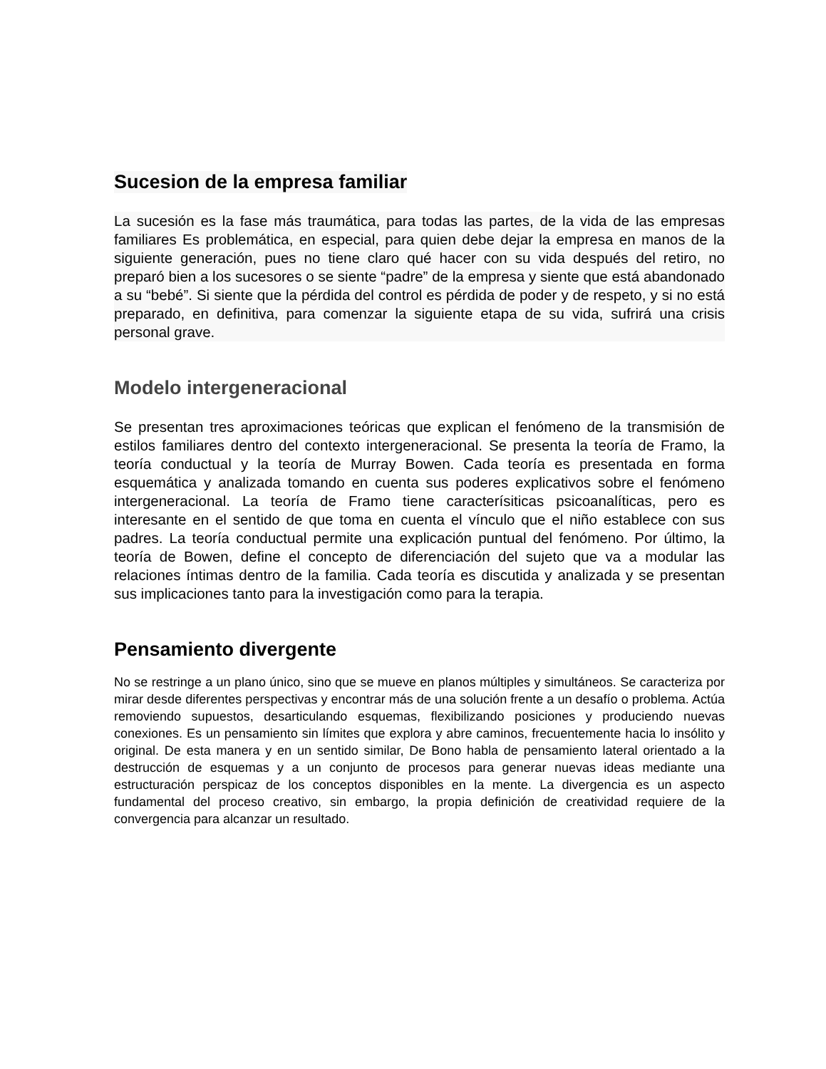Sucesion de la empresa familiar
La sucesión es la fase más traumática, para todas las partes, de la vida de las empresas familiares Es problemática, en especial, para quien debe dejar la empresa en manos de la siguiente generación, pues no tiene claro qué hacer con su vida después del retiro, no preparó bien a los sucesores o se siente “padre” de la empresa y siente que está abandonado a su “bebé”. Si siente que la pérdida del control es pérdida de poder y de respeto, y si no está preparado, en definitiva, para comenzar la siguiente etapa de su vida, sufrirá una crisis personal grave.
Modelo intergeneracional
Se presentan tres aproximaciones teóricas que explican el fenómeno de la transmisión de estilos familiares dentro del contexto intergeneracional. Se presenta la teoría de Framo, la teoría conductual y la teoría de Murray Bowen. Cada teoría es presentada en forma esquemática y analizada tomando en cuenta sus poderes explicativos sobre el fenómeno intergeneracional. La teoría de Framo tiene caracterísiticas psicoanalíticas, pero es interesante en el sentido de que toma en cuenta el vínculo que el niño establece con sus padres. La teoría conductual permite una explicación puntual del fenómeno. Por último, la teoría de Bowen, define el concepto de diferenciación del sujeto que va a modular las relaciones íntimas dentro de la familia. Cada teoría es discutida y analizada y se presentan sus implicaciones tanto para la investigación como para la terapia.
Pensamiento divergente
No se restringe a un plano único, sino que se mueve en planos múltiples y simultáneos. Se caracteriza por mirar desde diferentes perspectivas y encontrar más de una solución frente a un desafío o problema. Actúa removiendo supuestos, desarticulando esquemas, flexibilizando posiciones y produciendo nuevas conexiones. Es un pensamiento sin límites que explora y abre caminos, frecuentemente hacia lo insólito y original. De esta manera y en un sentido similar, De Bono habla de pensamiento lateral orientado a la destrucción de esquemas y a un conjunto de procesos para generar nuevas ideas mediante una estructuración perspicaz de los conceptos disponibles en la mente. La divergencia es un aspecto fundamental del proceso creativo, sin embargo, la propia definición de creatividad requiere de la convergencia para alcanzar un resultado.